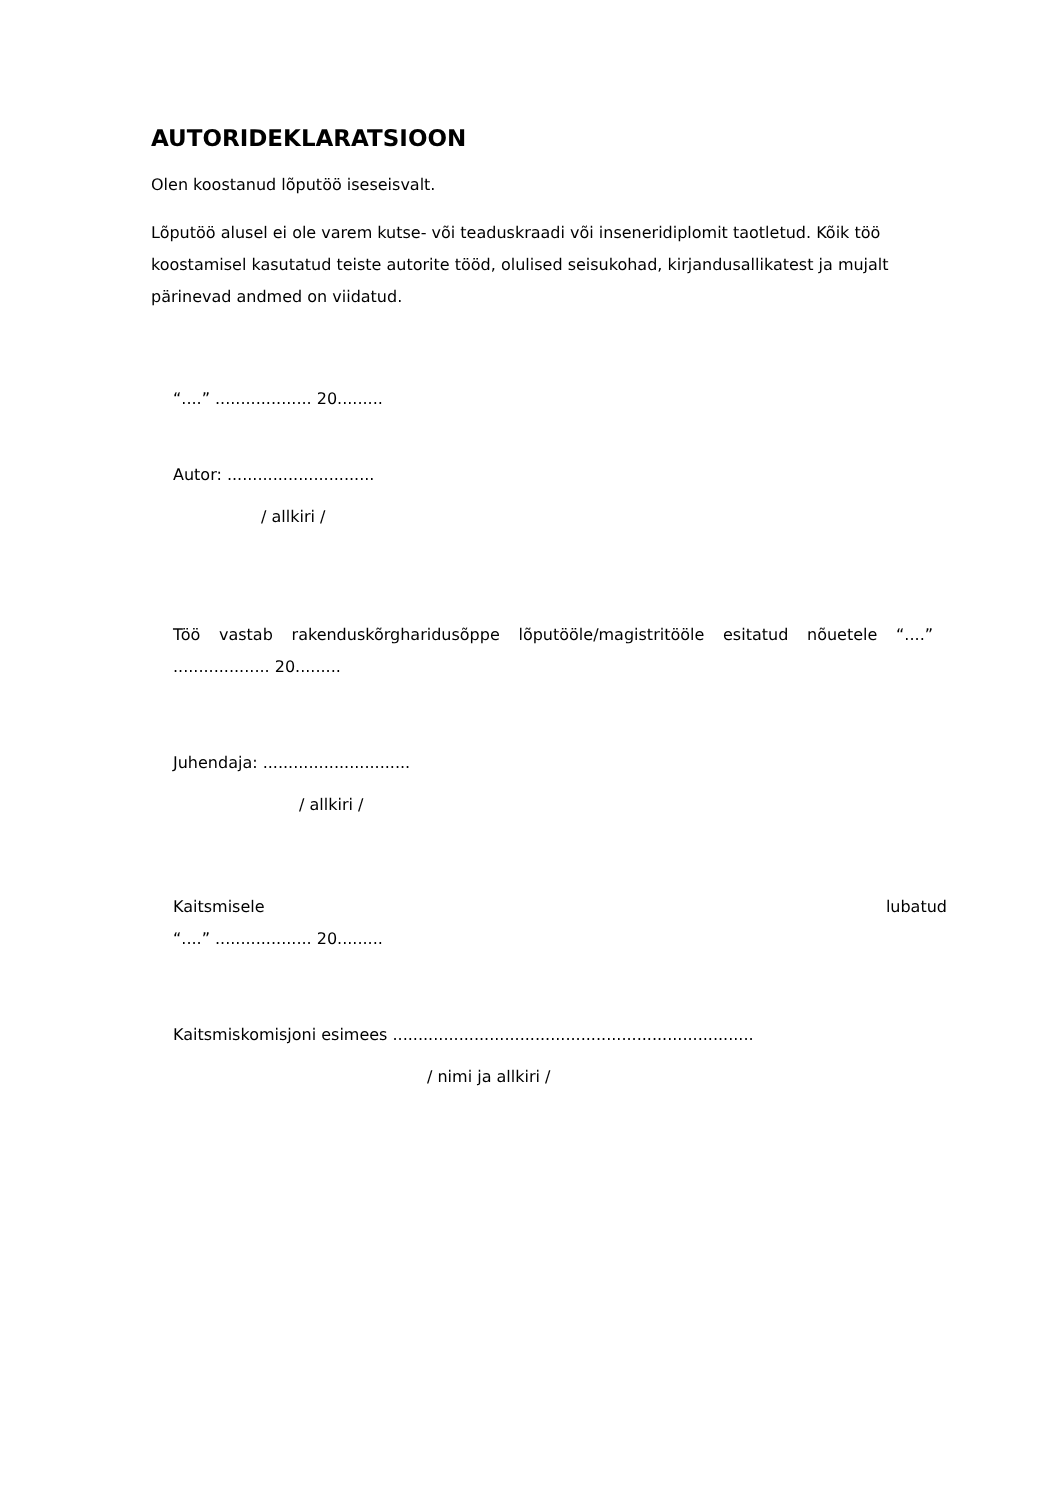AUTORIDEKLARATSIOON
Olen koostanud lõputöö iseseisvalt.
Lõputöö alusel ei ole varem kutse- või teaduskraadi või inseneridiplomit taotletud. Kõik töö koostamisel kasutatud teiste autorite tööd, olulised seisukohad, kirjandusallikatest ja mujalt pärinevad andmed on viidatud.
“....” ................... 20.........
Autor: .............................
/ allkiri /
Töö vastab rakenduskõrgharidusõppe lõputööle/magistritööle esitatud nõuetele “....” ................... 20.........
Juhendaja: .............................
/ allkiri /
Kaitsmisele lubatud
“....” ................... 20.........
Kaitsmiskomisjoni esimees .......................................................................
/ nimi ja allkiri /